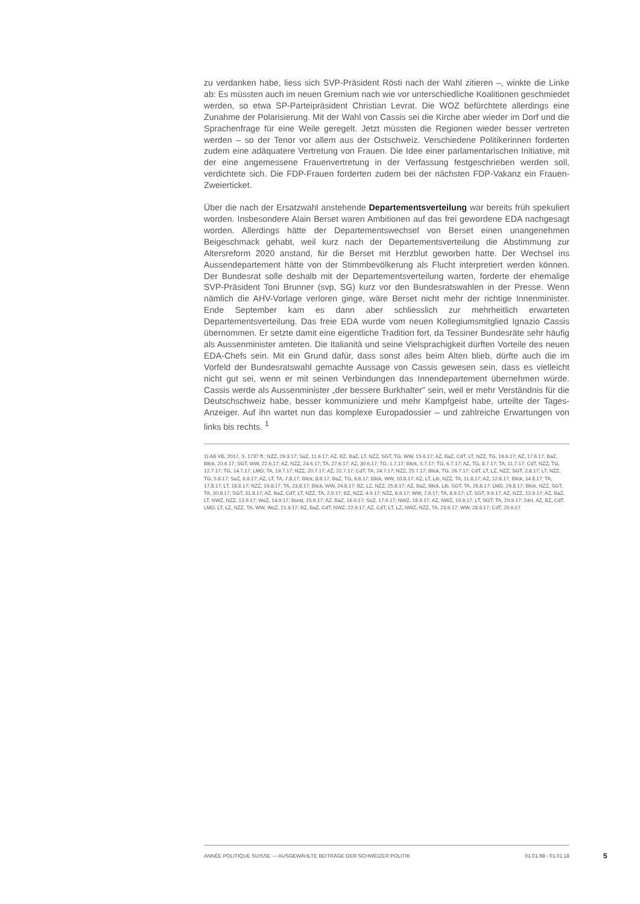zu verdanken habe, liess sich SVP-Präsident Rösti nach der Wahl zitieren –, winkte die Linke ab: Es müssten auch im neuen Gremium nach wie vor unterschiedliche Koalitionen geschmiedet werden, so etwa SP-Parteipräsident Christian Levrat. Die WOZ befürchtete allerdings eine Zunahme der Polarisierung. Mit der Wahl von Cassis sei die Kirche aber wieder im Dorf und die Sprachenfrage für eine Weile geregelt. Jetzt müssten die Regionen wieder besser vertreten werden – so der Tenor vor allem aus der Ostschweiz. Verschiedene Politikerinnen forderten zudem eine adäquatere Vertretung von Frauen. Die Idee einer parlamentarischen Initiative, mit der eine angemessene Frauenvertretung in der Verfassung festgeschrieben werden soll, verdichtete sich. Die FDP-Frauen forderten zudem bei der nächsten FDP-Vakanz ein Frauen-Zweierticket.
Über die nach der Ersatzwahl anstehende Departementsverteilung war bereits früh spekuliert worden. Insbesondere Alain Berset waren Ambitionen auf das frei gewordene EDA nachgesagt worden. Allerdings hätte der Departementswechsel von Berset einen unangenehmen Beigeschmack gehabt, weil kurz nach der Departementsverteilung die Abstimmung zur Altersreform 2020 anstand, für die Berset mit Herzblut geworben hatte. Der Wechsel ins Aussendepartement hätte von der Stimmbevölkerung als Flucht interpretiert werden können. Der Bundesrat solle deshalb mit der Departementsverteilung warten, forderte der ehemalige SVP-Präsident Toni Brunner (svp, SG) kurz vor den Bundesratswahlen in der Presse. Wenn nämlich die AHV-Vorlage verloren ginge, wäre Berset nicht mehr der richtige Innenminister. Ende September kam es dann aber schliesslich zur mehrheitlich erwarteten Departementsverteilung. Das freie EDA wurde vom neuen Kollegiumsmitglied Ignazio Cassis übernommen. Er setzte damit eine eigentliche Tradition fort, da Tessiner Bundesräte sehr häufig als Aussenminister amteten. Die Italianità und seine Vielsprachigkeit dürften Vorteile des neuen EDA-Chefs sein. Mit ein Grund dafür, dass sonst alles beim Alten blieb, dürfte auch die im Vorfeld der Bundesratswahl gemachte Aussage von Cassis gewesen sein, dass es vielleicht nicht gut sei, wenn er mit seinen Verbindungen das Innendepartement übernehmen würde. Cassis werde als Aussenminister „der bessere Burkhalter" sein, weil er mehr Verständnis für die Deutschschweiz habe, besser kommuniziere und mehr Kampfgeist habe, urteilte der Tages-Anzeiger. Auf ihn wartet nun das komplexe Europadossier – und zahlreiche Erwartungen von links bis rechts. <sup>1</sup>
1) AB VB, 2017, S. 1737 ff.; NZZ, 29.3.17; SoZ, 11.6.17; AZ, BZ, BaZ, LT, NZZ, SGT, TG, WW, 15.6.17; AZ, BaZ, CdT, LT, NZZ, TG, 16.6.17; AZ, 17.6.17; BaZ, Blick, 20.6.17; SGT, WW, 22.6.17; AZ, NZZ, 24.6.17; TA, 27.6.17; AZ, 30.6.17; TG, 1.7.17; Blick, 5.7.17; TG, 6.7.17; AZ, TG, 8.7.17; TA, 11.7.17; CdT, NZZ, TG, 12.7.17; TG, 14.7.17; LMD, TA, 19.7.17; NZZ, 20.7.17; AZ, 22.7.17; CdT, TA, 24.7.17; NZZ, 25.7.17; Blick, TG, 26.7.17; CdT, LT, LZ, NZZ, SGT, 2.8.17; LT, NZZ, TG, 5.8.17; SoZ, 6.8.17; AZ, LT, TA, 7.8.17; Blick, 8.8.17; BaZ, TG, 9.8.17; Blick, WW, 10.8.17; AZ, LT, Lib, NZZ, TA, 11.8.17; AZ, 12.8.17; Blick, 14.8.17; TA, 17.8.17; LT, 18.8.17; NZZ, 19.8.17; TA, 23.8.17; Blick, WW, 24.8.17; BZ, LZ, NZZ, 25.8.17; AZ, BaZ, Blick, Lib, SGT, TA, 26.8.17; LMD, 29.8.17; Blick, NZZ, SGT, TA, 30.8.17; SGT, 31.8.17; AZ, BaZ, CdT, LT, NZZ, TA, 2.9.17; BZ, NZZ, 4.9.17; NZZ, 6.9.17; WW, 7.9.17; TA, 8.9.17; LT, SGT, 9.9.17; AZ, NZZ, 12.9.17; AZ, BaZ, LT, NWZ, NZZ, 13.9.17; WoZ, 14.9.17; Bund, 15.9.17; AZ, BaZ, 16.9.17; SoZ, 17.9.17; NWZ, 18.9.17; AZ, NWZ, 19.9.17; LT, SGT, TA, 20.9.17; 24H, AZ, BZ, CdT, LMD, LT, LZ, NZZ, TA, WW, WoZ, 21.9.17; BZ, BaZ, CdT, NWZ, 22.9.17; AZ, CdT, LT, LZ, NWZ, NZZ, TA, 23.9.17; WW, 28.9.17; CdT, 29.9.17
ANNÉE POLITIQUE SUISSE — AUSGEWÄHLTE BEITRÄGE DER SCHWEIZER POLITIK 01.01.98 - 01.01.18
5